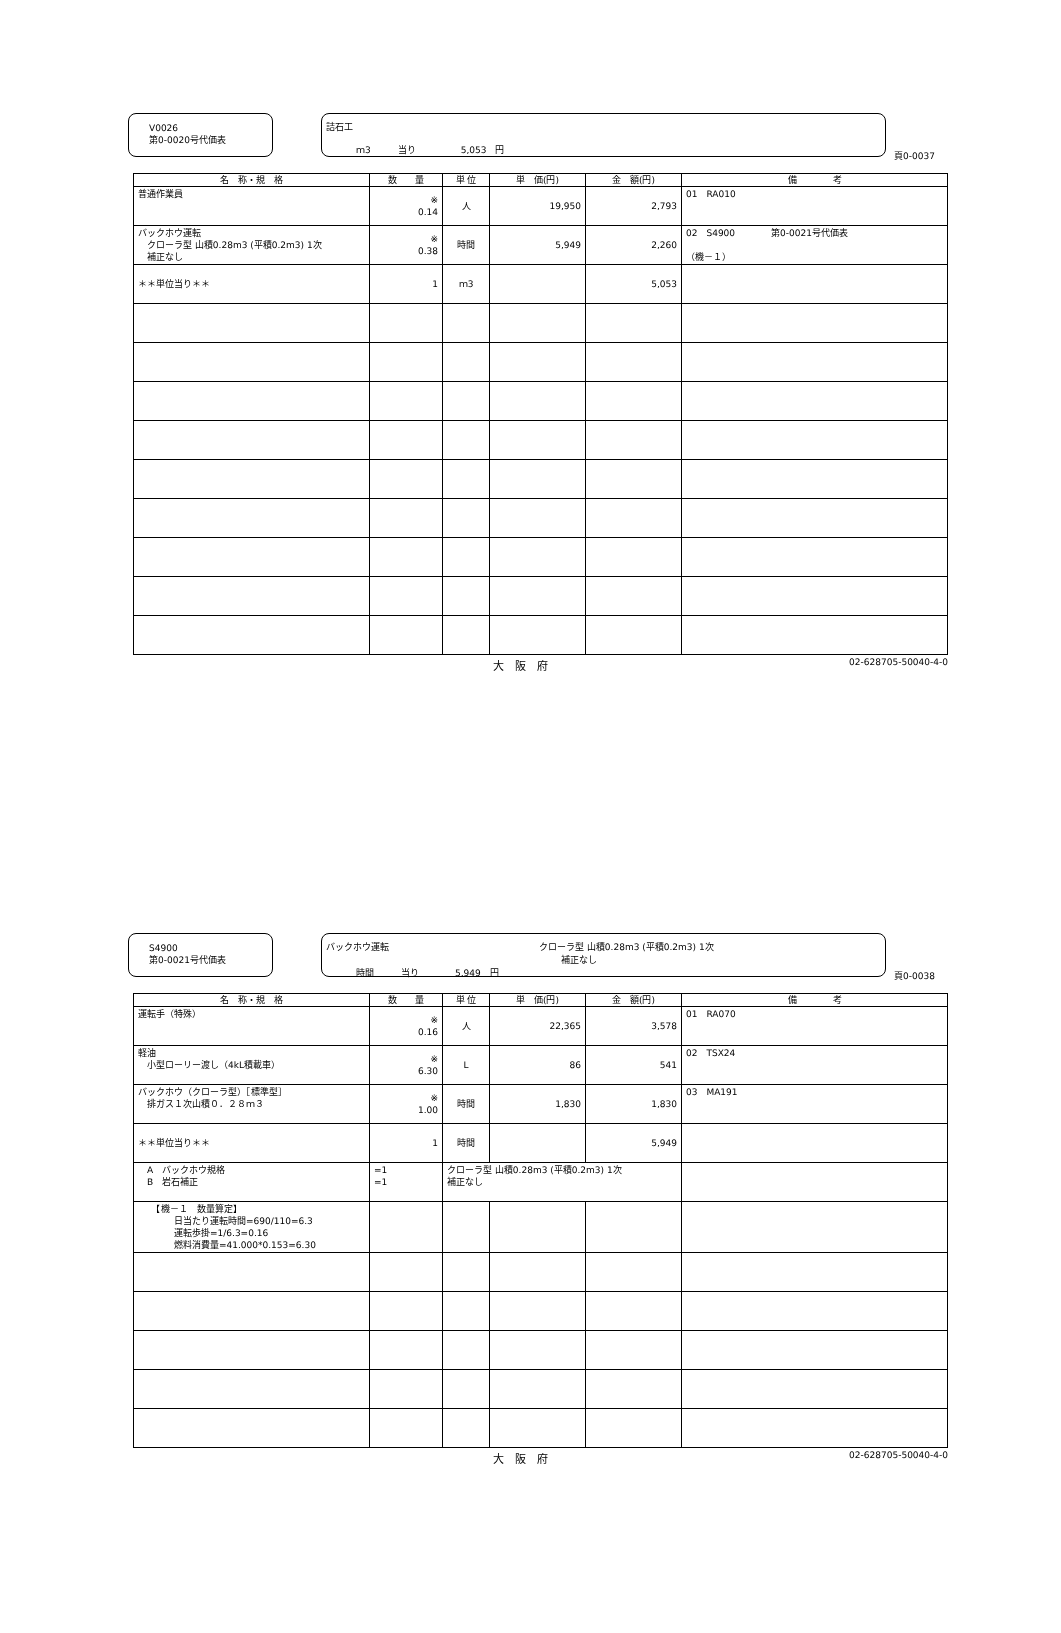V0026
第0-0020号代価表
詰石工
ｍ3　　　当り　　　　　5,053　円
頁0-0037
| 名 称・規 格 | 数 量 | 単 位 | 単 価(円) | 金 額(円) | 備 考 |
| --- | --- | --- | --- | --- | --- |
| 普通作業員 | ※ 0.14 | 人 | 19,950 | 2,793 | 01 RA010 |
| バックホウ運転 クローラ型 山積0.28m3 (平積0.2m3) 1次 補正なし | ※ 0.38 | 時間 | 5,949 | 2,260 | 02 S4900 第0-0021号代価表 （機－１） |
| ＊＊単位当り＊＊ | 1 | ｍ3 | | 5,053 | |
大　阪　府 02-628705-50040-4-0
S4900
第0-0021号代価表
バックホウ運転 クローラ型 山積0.28m3 (平積0.2m3) 1次
補正なし
時間　　　当り　　　　5,949　円
頁0-0038
| 名 称・規 格 | 数 量 | 単 位 | 単 価(円) | 金 額(円) | 備 考 |
| --- | --- | --- | --- | --- | --- |
| 運転手（特殊） | ※ 0.16 | 人 | 22,365 | 3,578 | 01 RA070 |
| 軽油 小型ローリー渡し（4kL積載車） | ※ 6.30 | L | 86 | 541 | 02 TSX24 |
| バックホウ（クローラ型）［標準型］ 排ガス１次山積０．２８ｍ３ | ※ 1.00 | 時間 | 1,830 | 1,830 | 03 MA191 |
| ＊＊単位当り＊＊ | 1 | 時間 | | 5,949 | |
| A バックホウ規格 B 岩石補正 | =1 =1 | クローラ型 山積0.28m3 (平積0.2m3) 1次 補正なし | | | |
| 【機－１ 数量算定】 日当たり運転時間=690/110=6.3 運転歩掛=1/6.3=0.16 燃料消費量=41.000*0.153=6.30 | | | | | |
大　阪　府 02-628705-50040-4-0